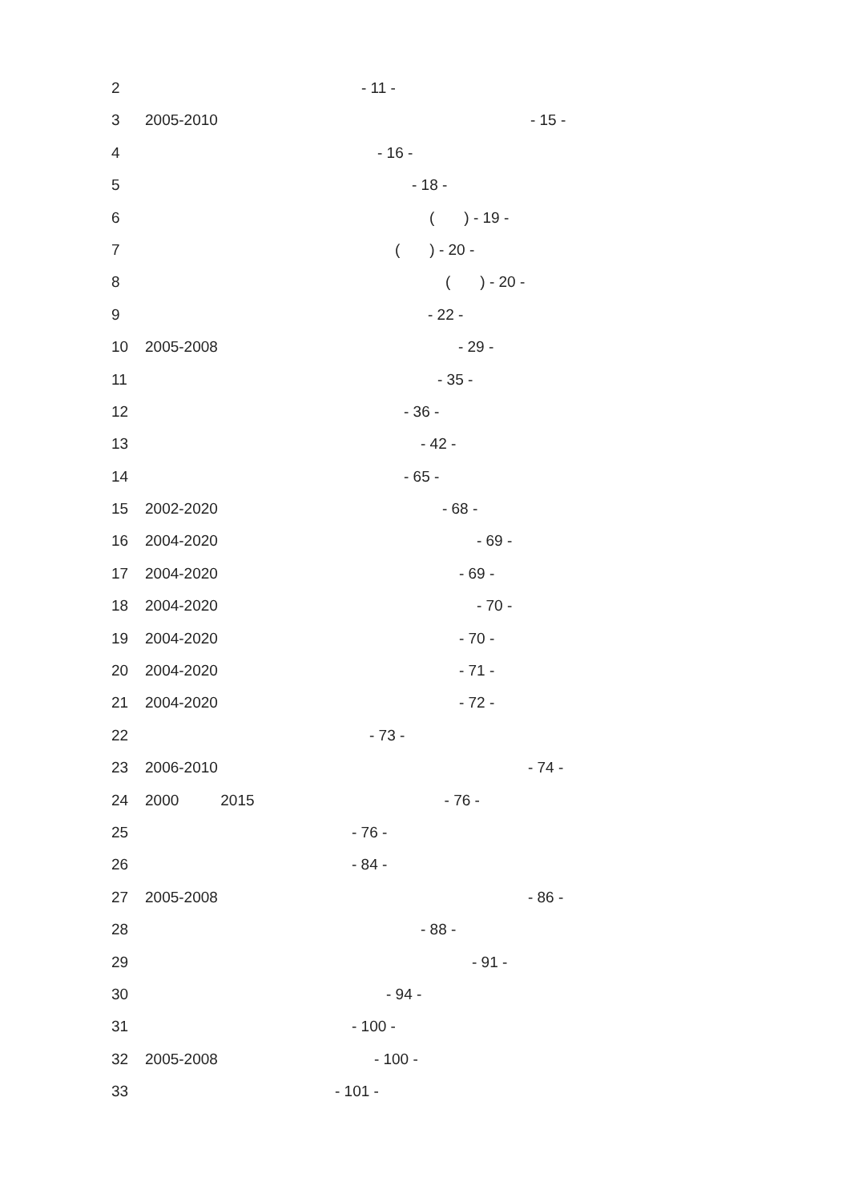2 - 11 -
3 2005-2010 - 15 -
4 - 16 -
5 - 18 -
6 ( ) - 19 -
7 ( ) - 20 -
8 ( ) - 20 -
9 - 22 -
10 2005-2008 - 29 -
11 - 35 -
12 - 36 -
13 - 42 -
14 - 65 -
15 2002-2020 - 68 -
16 2004-2020 - 69 -
17 2004-2020 - 69 -
18 2004-2020 - 70 -
19 2004-2020 - 70 -
20 2004-2020 - 71 -
21 2004-2020 - 72 -
22 - 73 -
23 2006-2010 - 74 -
24 2000 2015 - 76 -
25 - 76 -
26 - 84 -
27 2005-2008 - 86 -
28 - 88 -
29 - 91 -
30 - 94 -
31 - 100 -
32 2005-2008 - 100 -
33 - 101 -